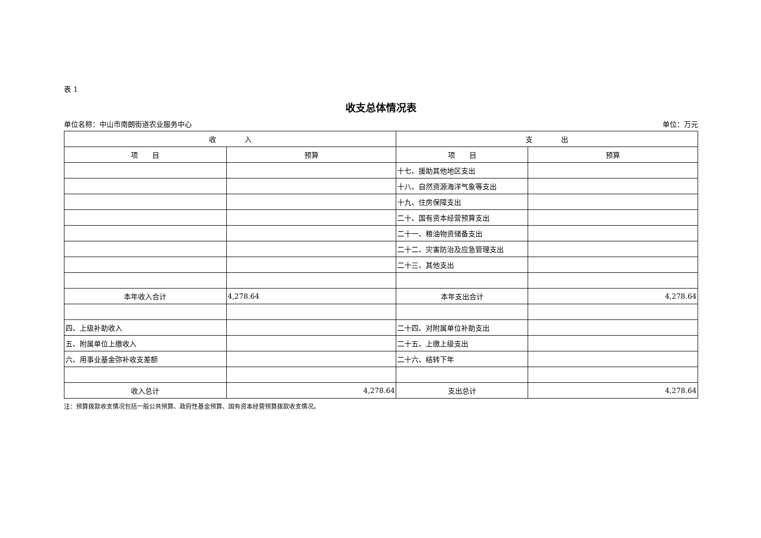表 1
收支总体情况表
单位名称：中山市南朗街道农业服务中心 单位：万元
| 收 入 | | 支 出 | |
| --- | --- | --- | --- |
| 项 目 | 预算 | 项 目 | 预算 |
| | | 十七、援助其他地区支出 | |
| | | 十八、自然资源海洋气象等支出 | |
| | | 十九、住房保障支出 | |
| | | 二十、国有资本经营预算支出 | |
| | | 二十一、粮油物资储备支出 | |
| | | 二十二、灾害防治及应急管理支出 | |
| | | 二十三、其他支出 | |
| 本年收入合计 | 4,278.64 | 本年支出合计 | 4,278.64 |
| 四、上级补助收入 | | 二十四、对附属单位补助支出 | |
| 五、附属单位上缴收入 | | 二十五、上缴上级支出 | |
| 六、用事业基金弥补收支差额 | | 二十六、结转下年 | |
| 收入总计 | 4,278.64 | 支出总计 | 4,278.64 |
注：预算拨款收支情况包括一般公共预算、政府性基金预算、国有资本经营预算拨款收支情况。